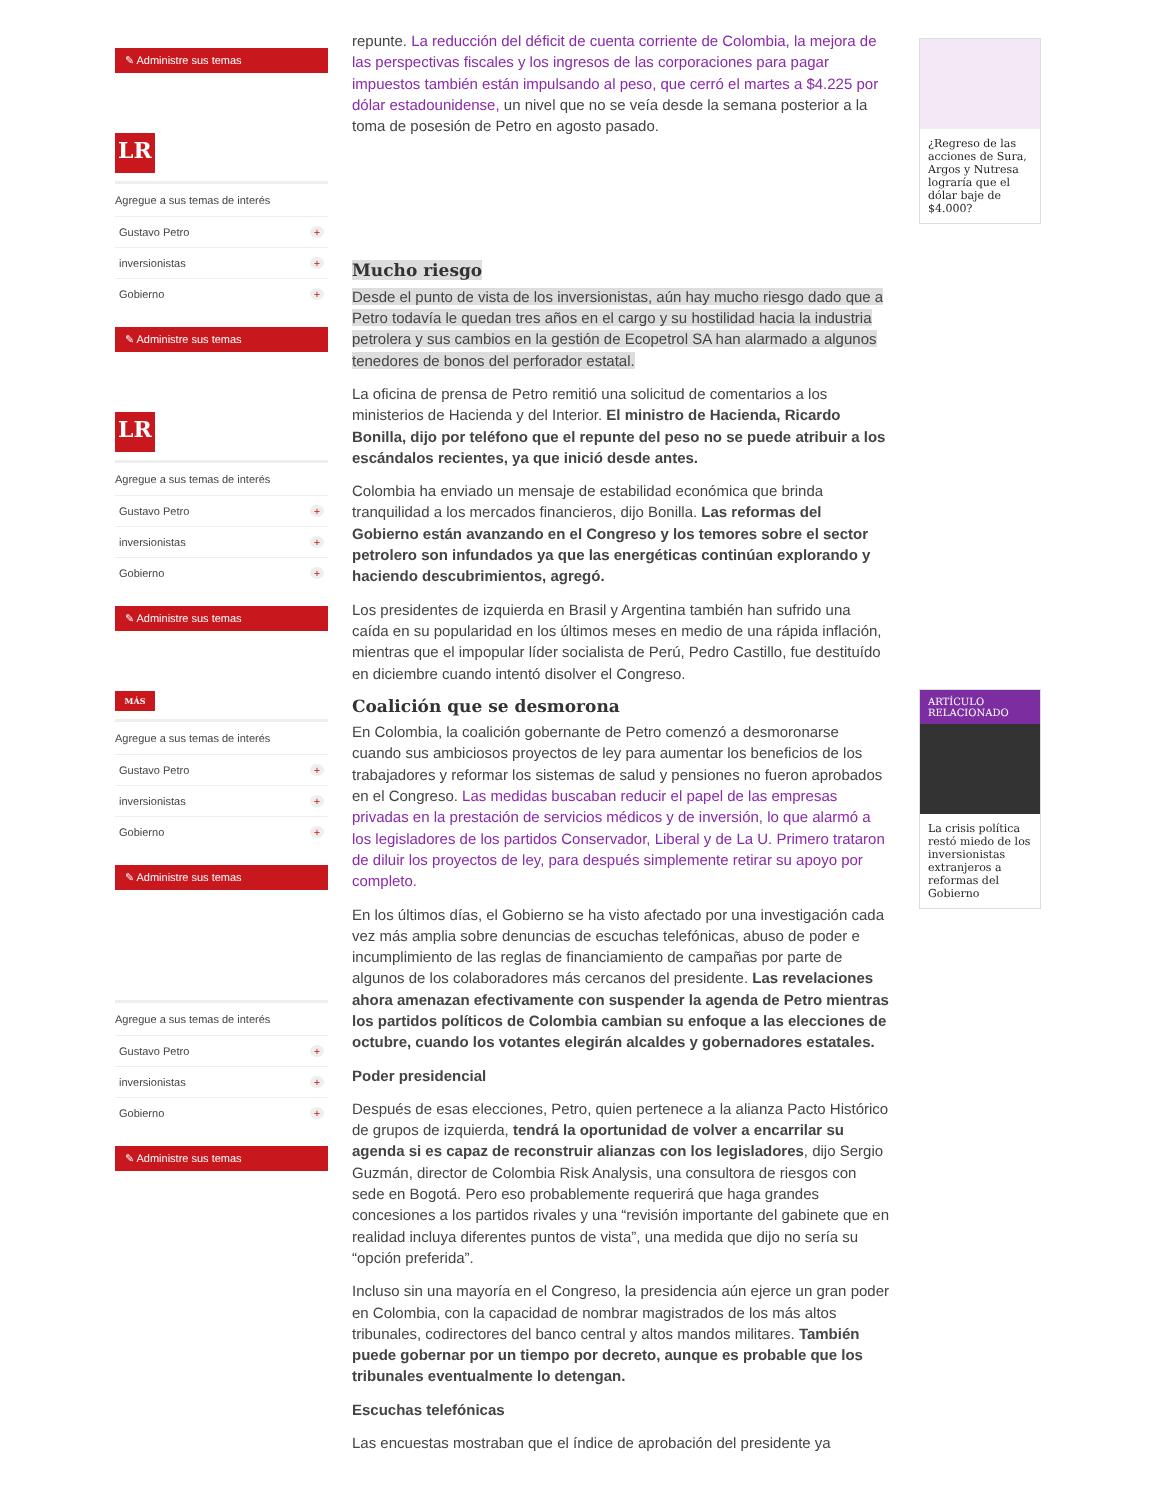✎ Administre sus temas
LR
Agregue a sus temas de interés
Gustavo Petro +
inversionistas +
Gobierno +
✎ Administre sus temas
LR
Agregue a sus temas de interés
Gustavo Petro +
inversionistas +
Gobierno +
✎ Administre sus temas
MÁS
Agregue a sus temas de interés
Gustavo Petro +
inversionistas +
Gobierno +
✎ Administre sus temas
Agregue a sus temas de interés
Gustavo Petro +
inversionistas +
Gobierno +
✎ Administre sus temas
repunte. La reducción del déficit de cuenta corriente de Colombia, la mejora de las perspectivas fiscales y los ingresos de las corporaciones para pagar impuestos también están impulsando al peso, que cerró el martes a $4.225 por dólar estadounidense, un nivel que no se veía desde la semana posterior a la toma de posesión de Petro en agosto pasado.
Mucho riesgo
Desde el punto de vista de los inversionistas, aún hay mucho riesgo dado que a Petro todavía le quedan tres años en el cargo y su hostilidad hacia la industria petrolera y sus cambios en la gestión de Ecopetrol SA han alarmado a algunos tenedores de bonos del perforador estatal.
La oficina de prensa de Petro remitió una solicitud de comentarios a los ministerios de Hacienda y del Interior. El ministro de Hacienda, Ricardo Bonilla, dijo por teléfono que el repunte del peso no se puede atribuir a los escándalos recientes, ya que inició desde antes.
Colombia ha enviado un mensaje de estabilidad económica que brinda tranquilidad a los mercados financieros, dijo Bonilla. Las reformas del Gobierno están avanzando en el Congreso y los temores sobre el sector petrolero son infundados ya que las energéticas continúan explorando y haciendo descubrimientos, agregó.
Los presidentes de izquierda en Brasil y Argentina también han sufrido una caída en su popularidad en los últimos meses en medio de una rápida inflación, mientras que el impopular líder socialista de Perú, Pedro Castillo, fue destituído en diciembre cuando intentó disolver el Congreso.
Coalición que se desmorona
En Colombia, la coalición gobernante de Petro comenzó a desmoronarse cuando sus ambiciosos proyectos de ley para aumentar los beneficios de los trabajadores y reformar los sistemas de salud y pensiones no fueron aprobados en el Congreso. Las medidas buscaban reducir el papel de las empresas privadas en la prestación de servicios médicos y de inversión, lo que alarmó a los legisladores de los partidos Conservador, Liberal y de La U. Primero trataron de diluir los proyectos de ley, para después simplemente retirar su apoyo por completo.
En los últimos días, el Gobierno se ha visto afectado por una investigación cada vez más amplia sobre denuncias de escuchas telefónicas, abuso de poder e incumplimiento de las reglas de financiamiento de campañas por parte de algunos de los colaboradores más cercanos del presidente. Las revelaciones ahora amenazan efectivamente con suspender la agenda de Petro mientras los partidos políticos de Colombia cambian su enfoque a las elecciones de octubre, cuando los votantes elegirán alcaldes y gobernadores estatales.
Poder presidencial
Después de esas elecciones, Petro, quien pertenece a la alianza Pacto Histórico de grupos de izquierda, tendrá la oportunidad de volver a encarrilar su agenda si es capaz de reconstruir alianzas con los legisladores, dijo Sergio Guzmán, director de Colombia Risk Analysis, una consultora de riesgos con sede en Bogotá. Pero eso probablemente requerirá que haga grandes concesiones a los partidos rivales y una “revisión importante del gabinete que en realidad incluya diferentes puntos de vista”, una medida que dijo no sería su “opción preferida”.
Incluso sin una mayoría en el Congreso, la presidencia aún ejerce un gran poder en Colombia, con la capacidad de nombrar magistrados de los más altos tribunales, codirectores del banco central y altos mandos militares. También puede gobernar por un tiempo por decreto, aunque es probable que los tribunales eventualmente lo detengan.
Escuchas telefónicas
Las encuestas mostraban que el índice de aprobación del presidente ya
¿Regreso de las acciones de Sura, Argos y Nutresa lograría que el dólar baje de $4.000?
ARTÍCULO RELACIONADO
La crisis política restó miedo de los inversionistas extranjeros a reformas del Gobierno